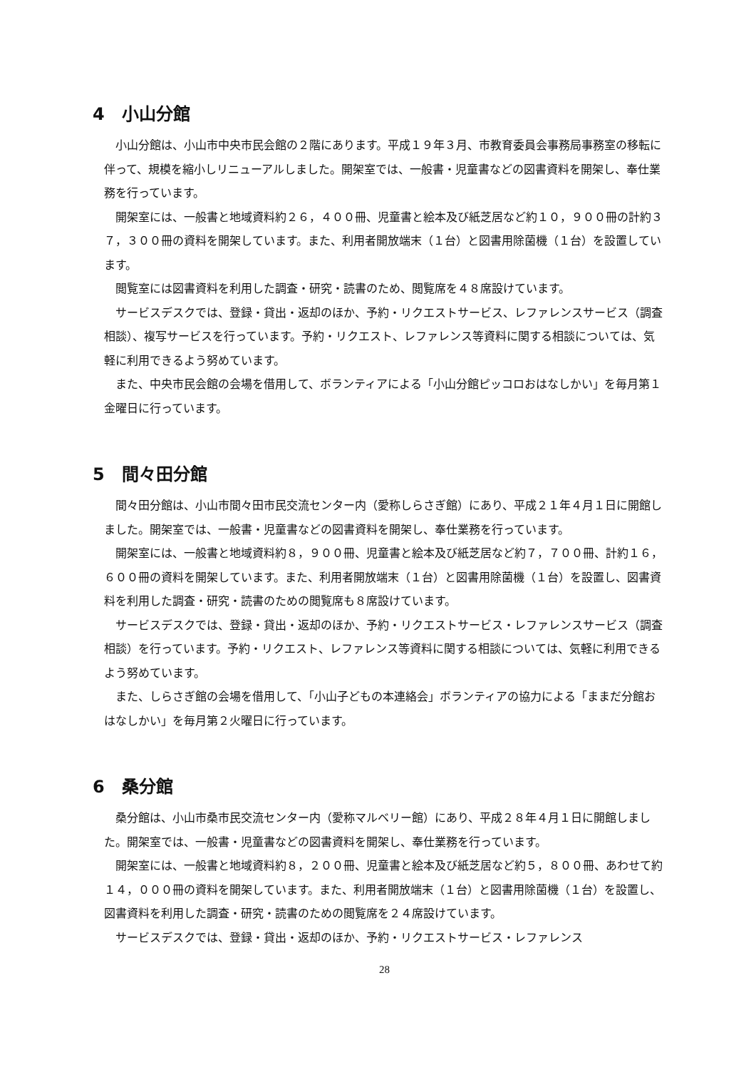4　小山分館
小山分館は、小山市中央市民会館の２階にあります。平成１９年３月、市教育委員会事務局事務室の移転に伴って、規模を縮小しリニューアルしました。開架室では、一般書・児童書などの図書資料を開架し、奉仕業務を行っています。
開架室には、一般書と地域資料約２６，４００冊、児童書と絵本及び紙芝居など約１０，９００冊の計約３７，３００冊の資料を開架しています。また、利用者開放端末（１台）と図書用除菌機（１台）を設置しています。
閲覧室には図書資料を利用した調査・研究・読書のため、閲覧席を４８席設けています。
サービスデスクでは、登録・貸出・返却のほか、予約・リクエストサービス、レファレンスサービス（調査相談）、複写サービスを行っています。予約・リクエスト、レファレンス等資料に関する相談については、気軽に利用できるよう努めています。
また、中央市民会館の会場を借用して、ボランティアによる「小山分館ピッコロおはなしかい」を毎月第１金曜日に行っています。
5　間々田分館
間々田分館は、小山市間々田市民交流センター内（愛称しらさぎ館）にあり、平成２１年４月１日に開館しました。開架室では、一般書・児童書などの図書資料を開架し、奉仕業務を行っています。
開架室には、一般書と地域資料約８，９００冊、児童書と絵本及び紙芝居など約７，７００冊、計約１６，６００冊の資料を開架しています。また、利用者開放端末（１台）と図書用除菌機（１台）を設置し、図書資料を利用した調査・研究・読書のための閲覧席も８席設けています。
サービスデスクでは、登録・貸出・返却のほか、予約・リクエストサービス・レファレンスサービス（調査相談）を行っています。予約・リクエスト、レファレンス等資料に関する相談については、気軽に利用できるよう努めています。
また、しらさぎ館の会場を借用して、「小山子どもの本連絡会」ボランティアの協力による「ままだ分館おはなしかい」を毎月第２火曜日に行っています。
6　桑分館
桑分館は、小山市桑市民交流センター内（愛称マルベリー館）にあり、平成２８年４月１日に開館しました。開架室では、一般書・児童書などの図書資料を開架し、奉仕業務を行っています。
開架室には、一般書と地域資料約８，２００冊、児童書と絵本及び紙芝居など約５，８００冊、あわせて約１４，０００冊の資料を開架しています。また、利用者開放端末（１台）と図書用除菌機（１台）を設置し、図書資料を利用した調査・研究・読書のための閲覧席を２４席設けています。
サービスデスクでは、登録・貸出・返却のほか、予約・リクエストサービス・レファレンス
28